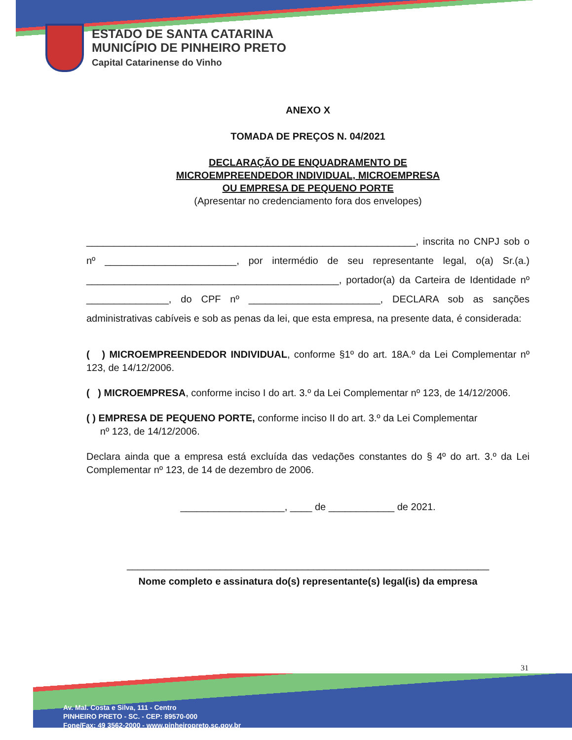ESTADO DE SANTA CATARINA
MUNICÍPIO DE PINHEIRO PRETO
Capital Catarinense do Vinho
ANEXO X
TOMADA DE PREÇOS N. 04/2021
DECLARAÇÃO DE ENQUADRAMENTO DE
MICROEMPREENDEDOR INDIVIDUAL, MICROEMPRESA
OU EMPRESA DE PEQUENO PORTE
(Apresentar no credenciamento fora dos envelopes)
____________________________________________________________, inscrita no CNPJ sob o nº ________________________, por intermédio de seu representante legal, o(a) Sr.(a.) ______________________________________________, portador(a) da Carteira de Identidade nº _______________, do CPF nº ________________________, DECLARA sob as sanções administrativas cabíveis e sob as penas da lei, que esta empresa, na presente data, é considerada:
( ) MICROEMPREENDEDOR INDIVIDUAL, conforme §1º do art. 18A.º da Lei Complementar nº 123, de 14/12/2006.
( ) MICROEMPRESA, conforme inciso I do art. 3.º da Lei Complementar nº 123, de 14/12/2006.
( ) EMPRESA DE PEQUENO PORTE, conforme inciso II do art. 3.º da Lei Complementar
nº 123, de 14/12/2006.
Declara ainda que a empresa está excluída das vedações constantes do § 4º do art. 3.º da Lei Complementar nº 123, de 14 de dezembro de 2006.
___________________, ____ de ____________ de 2021.
__________________________________________________________________
Nome completo e assinatura do(s) representante(s) legal(is) da empresa
31
Av. Mal. Costa e Silva, 111 - Centro
PINHEIRO PRETO - SC. - CEP: 89570-000
Fone/Fax: 49 3562-2000 - www.pinheiropreto.sc.gov.br